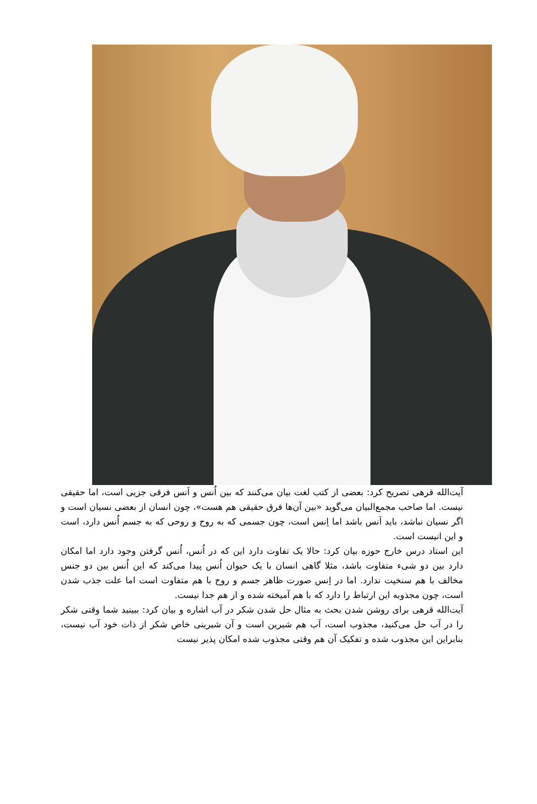آیت‌الله قرهی تصریح کرد: بعضی از کتب لغت بیان می‌کنند که بین اُنس و اَنس فرقی جزیی است، اما حقیقی نیست. اما صاحب مجمع‌البیان می‌گوید «بین آن‌ها فرق حقیقی هم هست»، چون انسان از بعضی نسیان است و اگر نسیان نباشد، باید اَنس باشد اما اِنس است، چون جسمی که به روح و روحی که به جسم اُنس دارد، است و این انیست است.
این استاد درس خارج حوزه بیان کرد: حالا یک تفاوت دارد این که در اُنس، اُنس گرفتن وجود دارد اما امکان دارد بین دو شیء متفاوت باشد، مثلا گاهی انسان با یک حیوان اُنس پیدا می‌کند که این اُنس بین دو جنس مخالف با هم سنخیت ندارد. اما در اِنس صورت ظاهر جسم و روح با هم متفاوت است اما علت جذب شدن است، چون مجذوبه این ارتباط را دارد که با هم آمیخته شده و از هم جدا نیست.
آیت‌الله قرهی برای روشن شدن بحث به مثال حل شدن شکر در آب اشاره و بیان کرد: ببینید شما وقتی شکر را در آب حل می‌کنید، مجذوب است، آب هم شیرین است و آن شیرینی خاص شکر از ذات خود آب نیست، بنابراین این مجذوب شده و تفکیک آن هم وقتی مجذوب شده امکان پذیر نیست